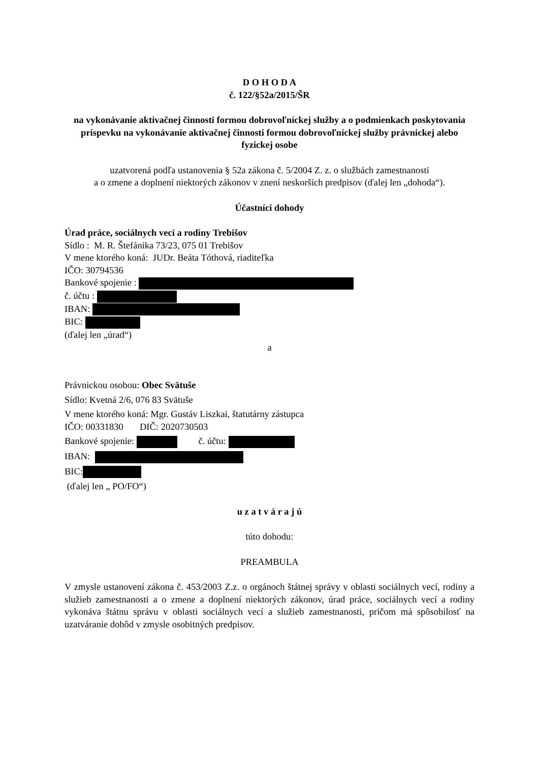D O H O D A
č. 122/§52a/2015/ŠR
na vykonávanie aktivačnej činnosti formou dobrovoľníckej služby a o podmienkach poskytovania príspevku na vykonávanie aktivačnej činnosti formou dobrovoľníckej služby právnickej alebo fyzickej osobe
uzatvorená podľa ustanovenia § 52a zákona č. 5/2004 Z. z. o službách zamestnanosti
a o zmene a doplnení niektorých zákonov v znení neskorších predpisov (ďalej len „dohoda“).
Účastníci dohody
Úrad práce, sociálnych vecí a rodiny Trebišov
Sídlo : M. R. Štefánika 73/23, 075 01 Trebišov
V mene ktorého koná: JUDr. Beáta Tóthová, riaditeľka
IČO: 30794536
Bankové spojenie :
č. účtu :
IBAN:
BIC:
(ďalej len „úrad“)
a
Právnickou osobou: Obec Svätuše
Sídlo: Kvetná 2/6, 076 83 Svätuše
V mene ktorého koná: Mgr. Gustáv Liszkai, štatutárny zástupca
IČO: 00331830 DIČ: 2020730503
Bankové spojenie: č. účtu:
IBAN:
BIC:
(ďalej len „ PO/FO“)
u z a t v á r a j ú
túto dohodu:
PREAMBULA
V zmysle ustanovení zákona č. 453/2003 Z.z. o orgánoch štátnej správy v oblasti sociálnych vecí, rodiny a služieb zamestnanosti a o zmene a doplnení niektorých zákonov, úrad práce, sociálnych vecí a rodiny vykonáva štátnu správu v oblasti sociálnych vecí a služieb zamestnanosti, pričom má spôsobilosť na uzatváranie dohôd v zmysle osobitných predpisov.